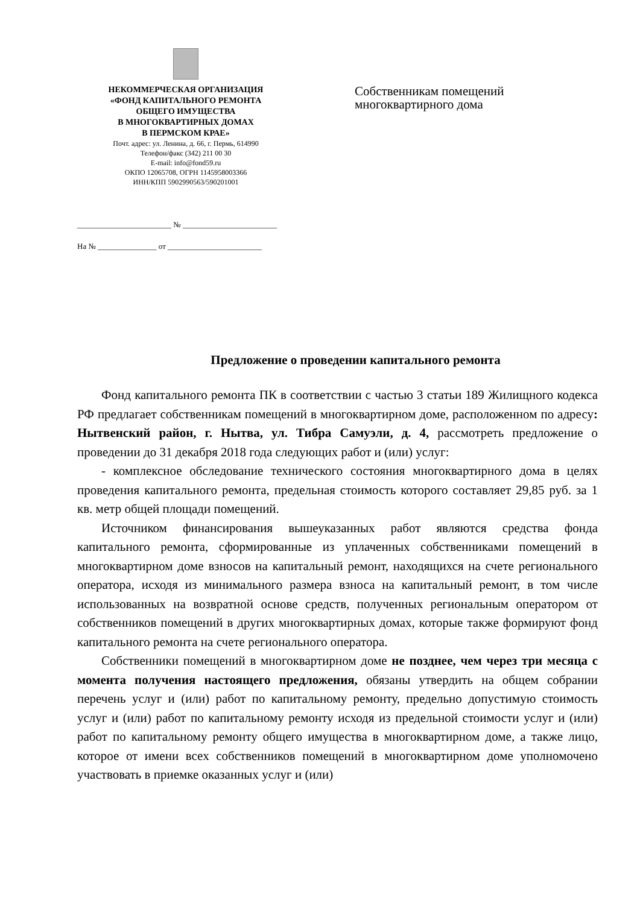НЕКОММЕРЧЕСКАЯ ОРГАНИЗАЦИЯ
«ФОНД КАПИТАЛЬНОГО РЕМОНТА
ОБЩЕГО ИМУЩЕСТВА
В МНОГОКВАРТИРНЫХ ДОМАХ
В ПЕРМСКОМ КРАЕ»
Почт. адрес: ул. Ленина, д. 66, г. Пермь, 614990
Телефон/факс (342) 211 00 30
E-mail: info@fond59.ru
ОКПО 12065708, ОГРН 1145958003366
ИНН/КПП 5902990563/590201001
________________________ № ________________________
На № _______________ от ________________________
Собственникам помещений
многоквартирного дома
Предложение о проведении капитального ремонта
Фонд капитального ремонта ПК в соответствии с частью 3 статьи 189 Жилищного кодекса РФ предлагает собственникам помещений в многоквартирном доме, расположенном по адресу: Нытвенский район, г. Нытва, ул. Тибра Самуэли, д. 4, рассмотреть предложение о проведении до 31 декабря 2018 года следующих работ и (или) услуг:
- комплексное обследование технического состояния многоквартирного дома в целях проведения капитального ремонта, предельная стоимость которого составляет 29,85 руб. за 1 кв. метр общей площади помещений.
Источником финансирования вышеуказанных работ являются средства фонда капитального ремонта, сформированные из уплаченных собственниками помещений в многоквартирном доме взносов на капитальный ремонт, находящихся на счете регионального оператора, исходя из минимального размера взноса на капитальный ремонт, в том числе использованных на возвратной основе средств, полученных региональным оператором от собственников помещений в других многоквартирных домах, которые также формируют фонд капитального ремонта на счете регионального оператора.
Собственники помещений в многоквартирном доме не позднее, чем через три месяца с момента получения настоящего предложения, обязаны утвердить на общем собрании перечень услуг и (или) работ по капитальному ремонту, предельно допустимую стоимость услуг и (или) работ по капитальному ремонту исходя из предельной стоимости услуг и (или) работ по капитальному ремонту общего имущества в многоквартирном доме, а также лицо, которое от имени всех собственников помещений в многоквартирном доме уполномочено участвовать в приемке оказанных услуг и (или)